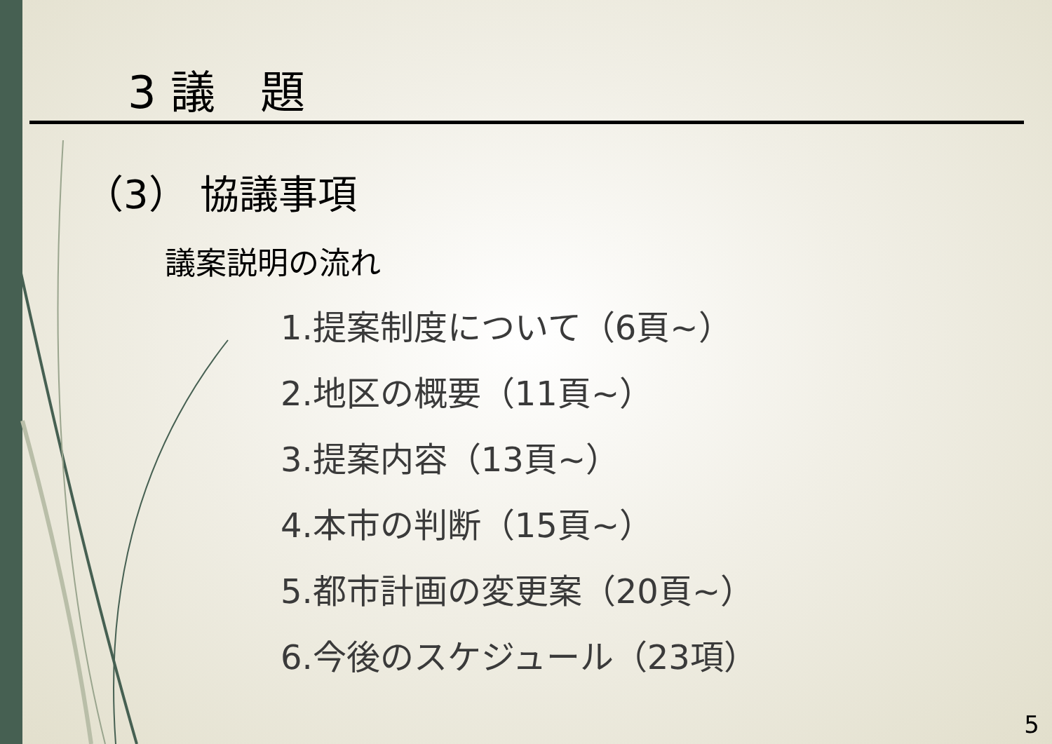3 議　題
（3） 協議事項
議案説明の流れ
1.提案制度について（6頁~）
2.地区の概要（11頁~）
3.提案内容（13頁~）
4.本市の判断（15頁~）
5.都市計画の変更案（20頁~）
6.今後のスケジュール（23項）
5